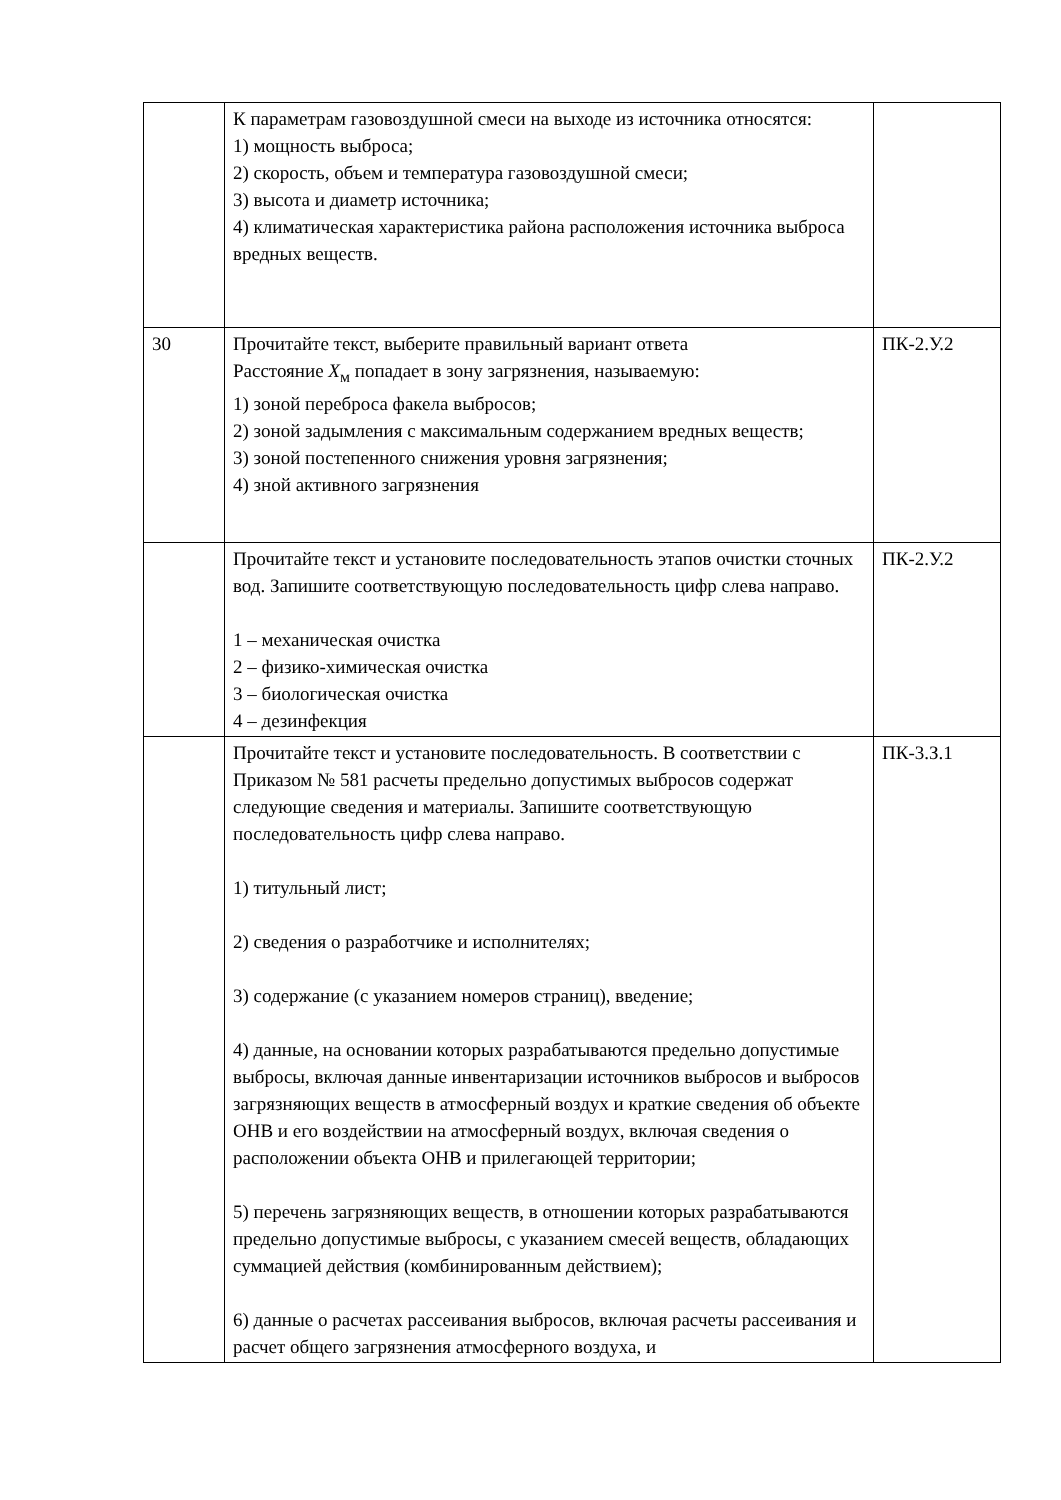| | К параметрам газовоздушной смеси на выходе из источника относятся: 1) мощность выброса; 2) скорость, объем и температура газовоздушной смеси; 3) высота и диаметр источника; 4) климатическая характеристика района расположения источника выброса вредных веществ. | |
| 30 | Прочитайте текст, выберите правильный вариант ответа Расстояние X<sub>м</sub> попадает в зону загрязнения, называемую: 1) зоной переброса факела выбросов; 2) зоной задымления с максимальным содержанием вредных веществ; 3) зоной постепенного снижения уровня загрязнения; 4) зной активного загрязнения | ПК-2.У.2 |
| | Прочитайте текст и установите последовательность этапов очистки сточных вод. Запишите соответствующую последовательность цифр слева направо. 1 – механическая очистка 2 – физико-химическая очистка 3 – биологическая очистка 4 – дезинфекция | ПК-2.У.2 |
| | Прочитайте текст и установите последовательность. В соответствии с Приказом № 581 расчеты предельно допустимых выбросов содержат следующие сведения и материалы. Запишите соответствующую последовательность цифр слева направо. 1) титульный лист; 2) сведения о разработчике и исполнителях; 3) содержание (с указанием номеров страниц), введение; 4) данные, на основании которых разрабатываются предельно допустимые выбросы, включая данные инвентаризации источников выбросов и выбросов загрязняющих веществ в атмосферный воздух и краткие сведения об объекте ОНВ и его воздействии на атмосферный воздух, включая сведения о расположении объекта ОНВ и прилегающей территории; 5) перечень загрязняющих веществ, в отношении которых разрабатываются предельно допустимые выбросы, с указанием смесей веществ, обладающих суммацией действия (комбинированным действием); 6) данные о расчетах рассеивания выбросов, включая расчеты рассеивания и расчет общего загрязнения атмосферного воздуха, и | ПК-3.З.1 |